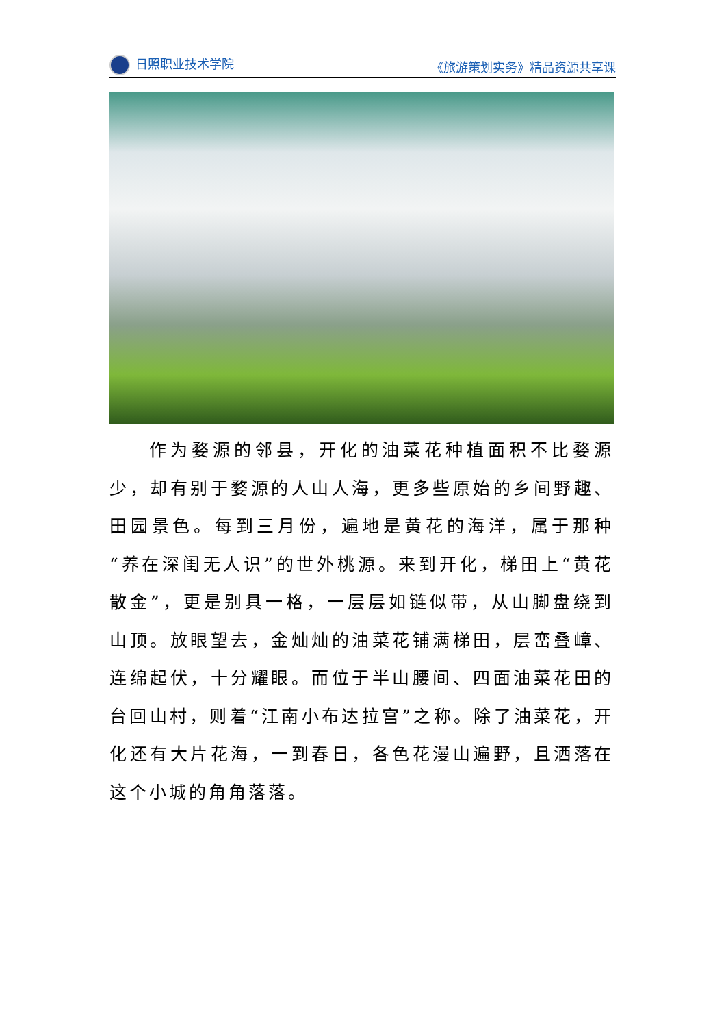日照职业技术学院 《旅游策划实务》精品资源共享课
作为婺源的邻县，开化的油菜花种植面积不比婺源少，却有别于婺源的人山人海，更多些原始的乡间野趣、田园景色。每到三月份，遍地是黄花的海洋，属于那种“养在深闺无人识”的世外桃源。来到开化，梯田上“黄花散金”，更是别具一格，一层层如链似带，从山脚盘绕到山顶。放眼望去，金灿灿的油菜花铺满梯田，层峦叠嶂、连绵起伏，十分耀眼。而位于半山腰间、四面油菜花田的台回山村，则着“江南小布达拉宫”之称。除了油菜花，开化还有大片花海，一到春日，各色花漫山遍野，且洒落在这个小城的角角落落。